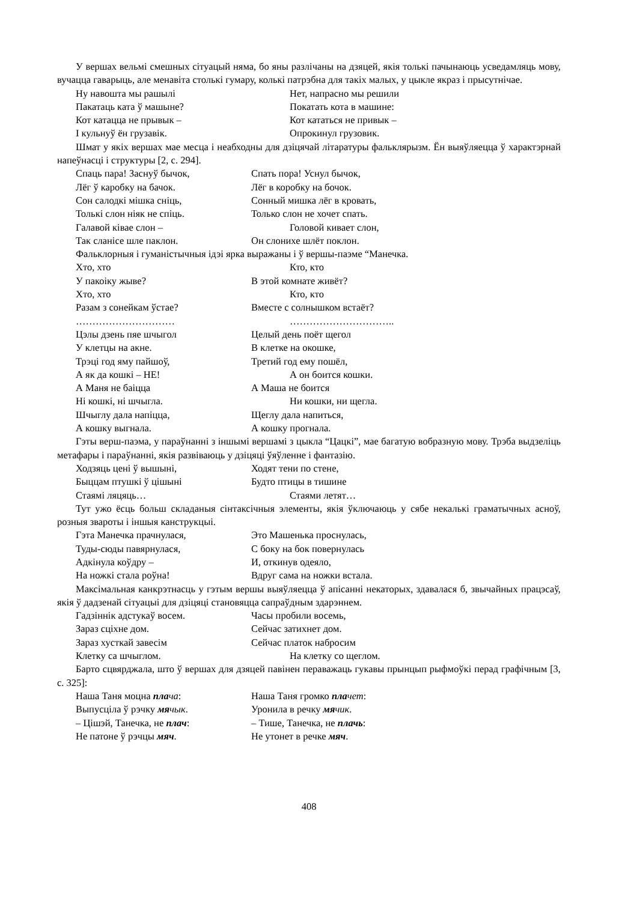У вершах вельмі смешных сітуацый няма, бо яны разлічаны на дзяцей, якія толькі пачынаюць усведамляць мову, вучацца гаварыць, але менавіта столькі гумару, колькі патрэбна для такіх малых, у цыкле якраз і прысутнічае.
Ну навошта мы рашылі Нет, напрасно мы решили
Пакатаць ката ў машыне? Покатать кота в машине:
Кот катацца не прывык – Кот кататься не привык –
І кульнуў ён грузавік. Опрокинул грузовик.
Шмат у якіх вершах мае месца і неабходны для дзіцячай літаратуры фальклярызм. Ён выяўляецца ў характэрнай напеўнасці і структуры [2, с. 294].
Спаць пара! Заснуў бычок, Спать пора! Уснул бычок,
Лёг ў каробку на бачок. Лёг в коробку на бочок.
Сон салодкі мішка сніць, Сонный мишка лёг в кровать,
Толькі слон ніяк не спіць. Только слон не хочет спать.
Галавой ківае слон – Головой кивает слон,
Так сланісе шле паклон. Он слонихе шлёт поклон.
Фальклорныя і гуманістычныя ідэі ярка выражаны і ў вершы-паэме “Манечка.
Хто, хто Кто, кто
У пакоіку жыве? В этой комнате живёт?
Хто, хто Кто, кто
Разам з сонейкам ўстае? Вместе с солнышком встаёт?
………………………… …………………………..
Цэлы дзень пяе шчыгол Целый день поёт щегол
У клетцы на акне. В клетке на окошке,
Трэці год яму пайшоў, Третий год ему пошёл,
А як да кошкі – НЕ! А он боится кошки.
А Маня не баіцца А Маша не боится
Ні кошкі, ні шчыгла. Ни кошки, ни щегла.
Шчыглу дала напіцца, Щеглу дала напиться,
А кошку выгнала. А кошку прогнала.
Гэты верш-паэма, у параўнанні з іншымі вершамі з цыкла “Цацкі”, мае багатую вобразную мову. Трэба выдзеліць метафары і параўнанні, якія развіваюць у дзіцяці ўяўленне і фантазію.
Ходзяць цені ў вышыні, Ходят тени по стене,
Быццам птушкі ў цішыні Будто птицы в тишине
Стаямі ляцяць… Стаями летят…
Тут ужо ёсць больш складаныя сінтаксічныя элементы, якія ўключаюць у сябе некалькі граматычных асноў, розныя звароты і іншыя канструкцыі.
Гэта Манечка прачнулася, Это Машенька проснулась,
Туды-сюды павярнулася, С боку на бок повернулась
Адкінула коўдру – И, откинув одеяло,
На ножкі стала роўна! Вдруг сама на ножки встала.
Максімальная канкрэтнасць у гэтым вершы выяўляецца ў апісанні некаторых, здавалася б, звычайных працэсаў, якія ў дадзенай сітуацыі для дзіцяці становяцца сапраўдным здарэннем.
Гадзіннік адстукаў восем. Часы пробили восемь,
Зараз сціхне дом. Сейчас затихнет дом.
Зараз хусткай завесім Сейчас платок набросим
Клетку са шчыглом. На клетку со щеглом.
Барто сцвярджала, што ў вершах для дзяцей павінен пераважаць гукавы прынцып рыфмоўкі перад графічным [3, с. 325]:
Наша Таня моцна пла ча: Наша Таня громко пла чет:
Выпусціла ў рэчку мя чык. Уронила в речку мя чик.
– Цішэй, Танечка, не плач: – Тише, Танечка, не плачь:
Не патоне ў рэчцы мяч. Не утонет в речке мяч.
408